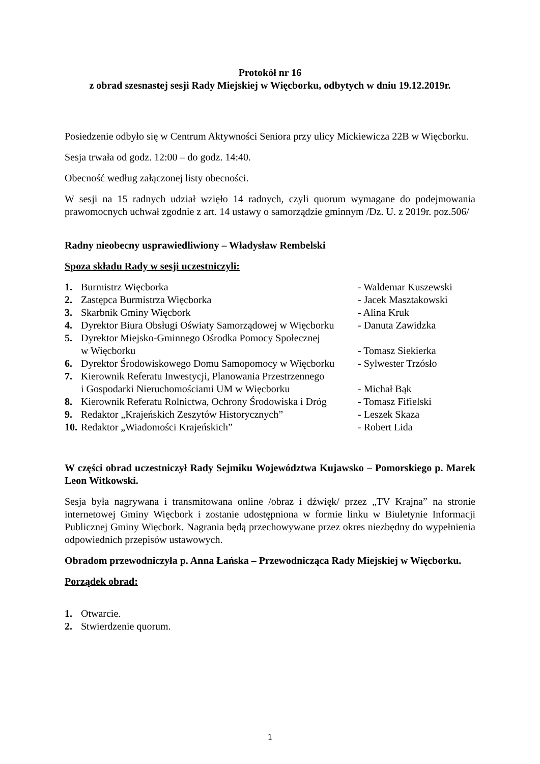Protokół nr 16
z obrad szesnastej sesji Rady Miejskiej w Więcborku, odbytych w dniu 19.12.2019r.
Posiedzenie odbyło się w Centrum Aktywności Seniora przy ulicy Mickiewicza 22B w Więcborku.
Sesja trwała od godz. 12:00 – do godz. 14:40.
Obecność według załączonej listy obecności.
W sesji na 15 radnych udział wzięło 14 radnych, czyli quorum wymagane do podejmowania prawomocnych uchwał zgodnie z art. 14 ustawy o samorządzie gminnym /Dz. U. z 2019r. poz.506/
Radny nieobecny usprawiedliwiony – Władysław Rembelski
Spoza składu Rady w sesji uczestniczyli:
| 1. | Burmistrz Więcborka | - Waldemar Kuszewski |
| 2. | Zastępca Burmistrza Więcborka | - Jacek Masztakowski |
| 3. | Skarbnik Gminy Więcbork | - Alina Kruk |
| 4. | Dyrektor Biura Obsługi Oświaty Samorządowej w Więcborku | - Danuta Zawidzka |
| 5. | Dyrektor Miejsko-Gminnego Ośrodka Pomocy Społecznej w Więcborku | - Tomasz Siekierka |
| 6. | Dyrektor Środowiskowego Domu Samopomocy w Więcborku | - Sylwester Trzósło |
| 7. | Kierownik Referatu Inwestycji, Planowania Przestrzennego i Gospodarki Nieruchomościami UM w Więcborku | - Michał Bąk |
| 8. | Kierownik Referatu Rolnictwa, Ochrony Środowiska i Dróg | - Tomasz Fifielski |
| 9. | Redaktor „Krajeńskich Zeszytów Historycznych” | - Leszek Skaza |
| 10. | Redaktor „Wiadomości Krajeńskich” | - Robert Lida |
W części obrad uczestniczył Rady Sejmiku Województwa Kujawsko – Pomorskiego p. Marek Leon Witkowski.
Sesja była nagrywana i transmitowana online /obraz i dźwięk/ przez „TV Krajna” na stronie internetowej Gminy Więcbork i zostanie udostępniona w formie linku w Biuletynie Informacji Publicznej Gminy Więcbork. Nagrania będą przechowywane przez okres niezbędny do wypełnienia odpowiednich przepisów ustawowych.
Obradom przewodniczyła p. Anna Łańska – Przewodnicząca Rady Miejskiej w Więcborku.
Porządek obrad:
| 1. | Otwarcie. |
| 2. | Stwierdzenie quorum. |
1